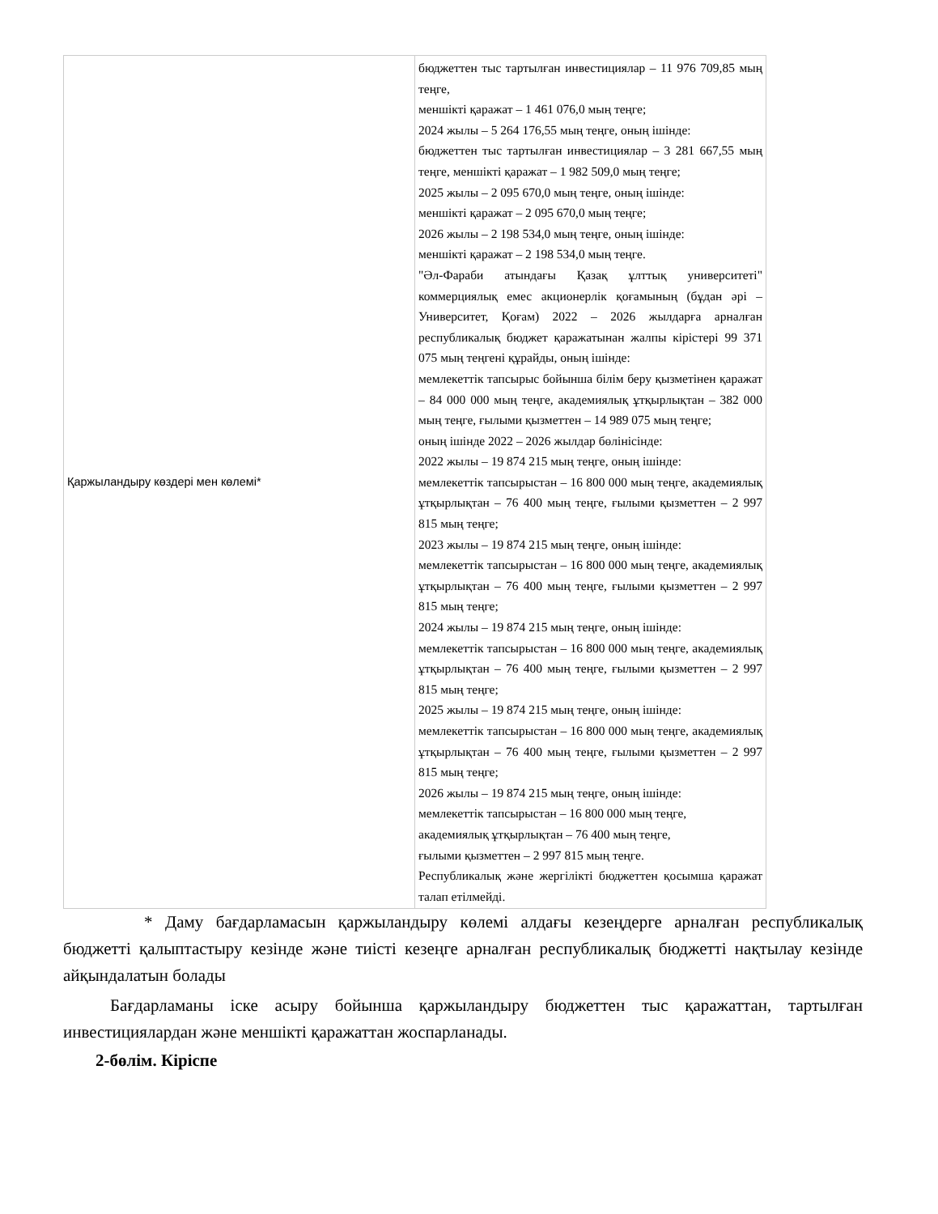| Қаржыландыру көздері мен көлемі* | бюджеттен тыс тартылған инвестициялар – 11 976 709,85 мың теңге, меншікті қаражат – 1 461 076,0 мың теңге; 2024 жылы – 5 264 176,55 мың теңге, оның ішінде: бюджеттен тыс тартылған инвестициялар – 3 281 667,55 мың теңге, меншікті қаражат – 1 982 509,0 мың теңге; 2025 жылы – 2 095 670,0 мың теңге, оның ішінде: меншікті қаражат – 2 095 670,0 мың теңге; 2026 жылы – 2 198 534,0 мың теңге, оның ішінде: меншікті қаражат – 2 198 534,0 мың теңге. "Әл-Фараби атындағы Қазақ ұлттық университеті" коммерциялық емес акционерлік қоғамының (бұдан әрі – Университет, Қоғам) 2022 – 2026 жылдарға арналған республикалық бюджет қаражатынан жалпы кірістері 99 371 075 мың теңгені құрайды, оның ішінде: мемлекеттік тапсырыс бойынша білім беру қызметінен қаражат – 84 000 000 мың теңге, академиялық ұтқырлықтан – 382 000 мың теңге, ғылыми қызметтен – 14 989 075 мың теңге; оның ішінде 2022 – 2026 жылдар бөлінісінде: 2022 жылы – 19 874 215 мың теңге, оның ішінде: мемлекеттік тапсырыстан – 16 800 000 мың теңге, академиялық ұтқырлықтан – 76 400 мың теңге, ғылыми қызметтен – 2 997 815 мың теңге; 2023 жылы – 19 874 215 мың теңге, оның ішінде: мемлекеттік тапсырыстан – 16 800 000 мың теңге, академиялық ұтқырлықтан – 76 400 мың теңге, ғылыми қызметтен – 2 997 815 мың теңге; 2024 жылы – 19 874 215 мың теңге, оның ішінде: мемлекеттік тапсырыстан – 16 800 000 мың теңге, академиялық ұтқырлықтан – 76 400 мың теңге, ғылыми қызметтен – 2 997 815 мың теңге; 2025 жылы – 19 874 215 мың теңге, оның ішінде: мемлекеттік тапсырыстан – 16 800 000 мың теңге, академиялық ұтқырлықтан – 76 400 мың теңге, ғылыми қызметтен – 2 997 815 мың теңге; 2026 жылы – 19 874 215 мың теңге, оның ішінде: мемлекеттік тапсырыстан – 16 800 000 мың теңге, академиялық ұтқырлықтан – 76 400 мың теңге, ғылыми қызметтен – 2 997 815 мың теңге. Республикалық және жергілікті бюджеттен қосымша қаражат талап етілмейді. |
* Даму бағдарламасын қаржыландыру көлемі алдағы кезеңдерге арналған республикалық бюджетті қалыптастыру кезінде және тиісті кезеңге арналған республикалық бюджетті нақтылау кезінде айқындалатын болады
Бағдарламаны іске асыру бойынша қаржыландыру бюджеттен тыс қаражаттан, тартылған инвестициялардан және меншікті қаражаттан жоспарланады.
2-бөлім. Кіріспе